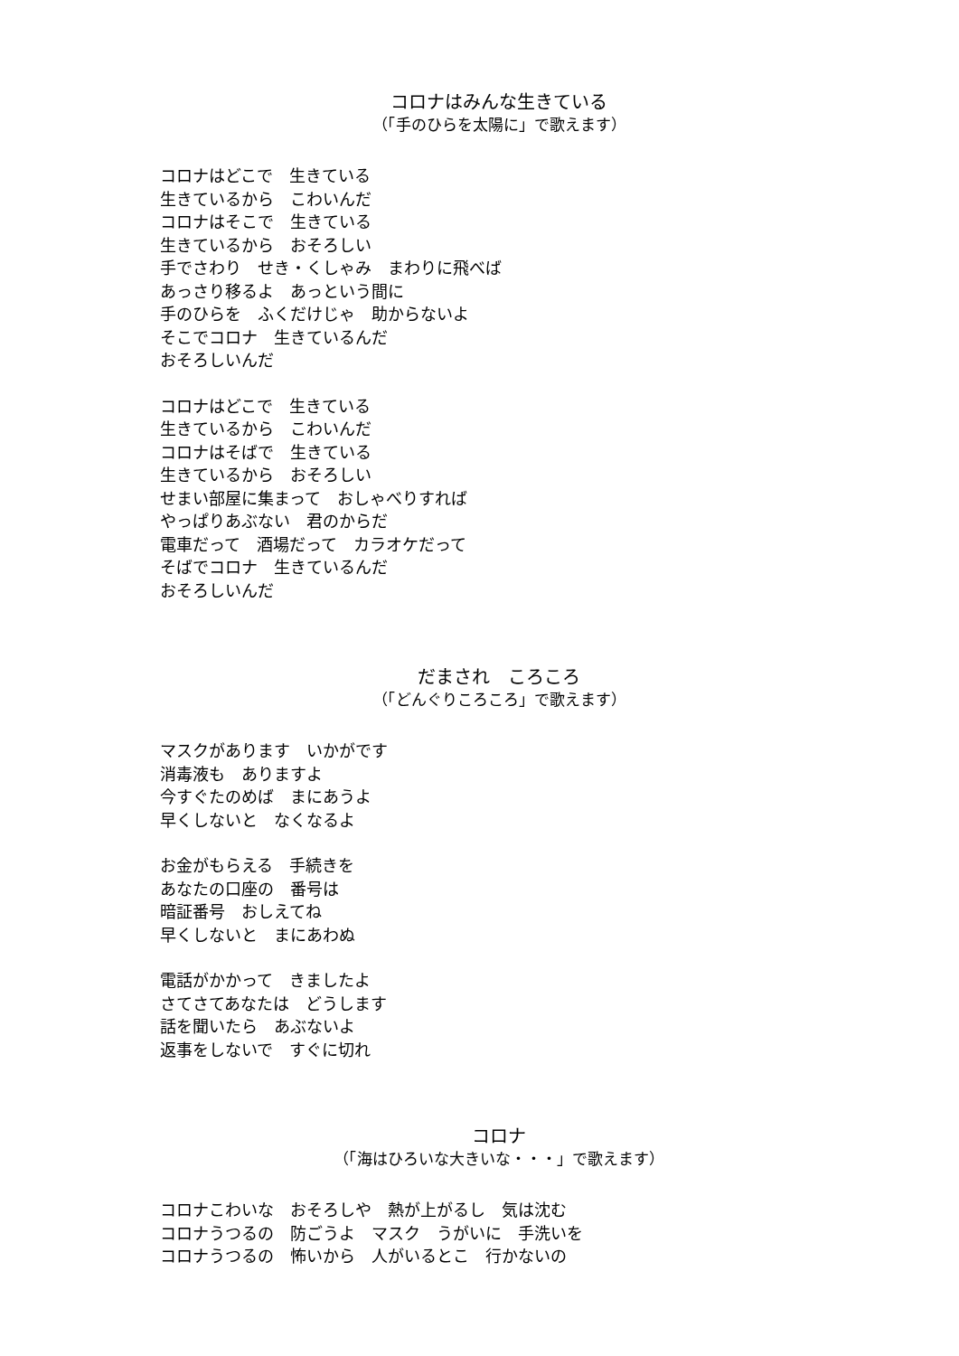コロナはみんな生きている
（「手のひらを太陽に」で歌えます）
コロナはどこで　生きている
生きているから　こわいんだ
コロナはそこで　生きている
生きているから　おそろしい
手でさわり　せき・くしゃみ　まわりに飛べば
あっさり移るよ　あっという間に
手のひらを　ふくだけじゃ　助からないよ
そこでコロナ　生きているんだ
おそろしいんだ
コロナはどこで　生きている
生きているから　こわいんだ
コロナはそばで　生きている
生きているから　おそろしい
せまい部屋に集まって　おしゃべりすれば
やっぱりあぶない　君のからだ
電車だって　酒場だって　カラオケだって
そばでコロナ　生きているんだ
おそろしいんだ
だまされ　ころころ
（「どんぐりころころ」で歌えます）
マスクがあります　いかがです
消毒液も　ありますよ
今すぐたのめば　まにあうよ
早くしないと　なくなるよ
お金がもらえる　手続きを
あなたの口座の　番号は
暗証番号　おしえてね
早くしないと　まにあわぬ
電話がかかって　きましたよ
さてさてあなたは　どうします
話を聞いたら　あぶないよ
返事をしないで　すぐに切れ
コロナ
（「海はひろいな大きいな・・・」で歌えます）
コロナこわいな　おそろしや　熱が上がるし　気は沈む
コロナうつるの　防ごうよ　マスク　うがいに　手洗いを
コロナうつるの　怖いから　人がいるとこ　行かないの